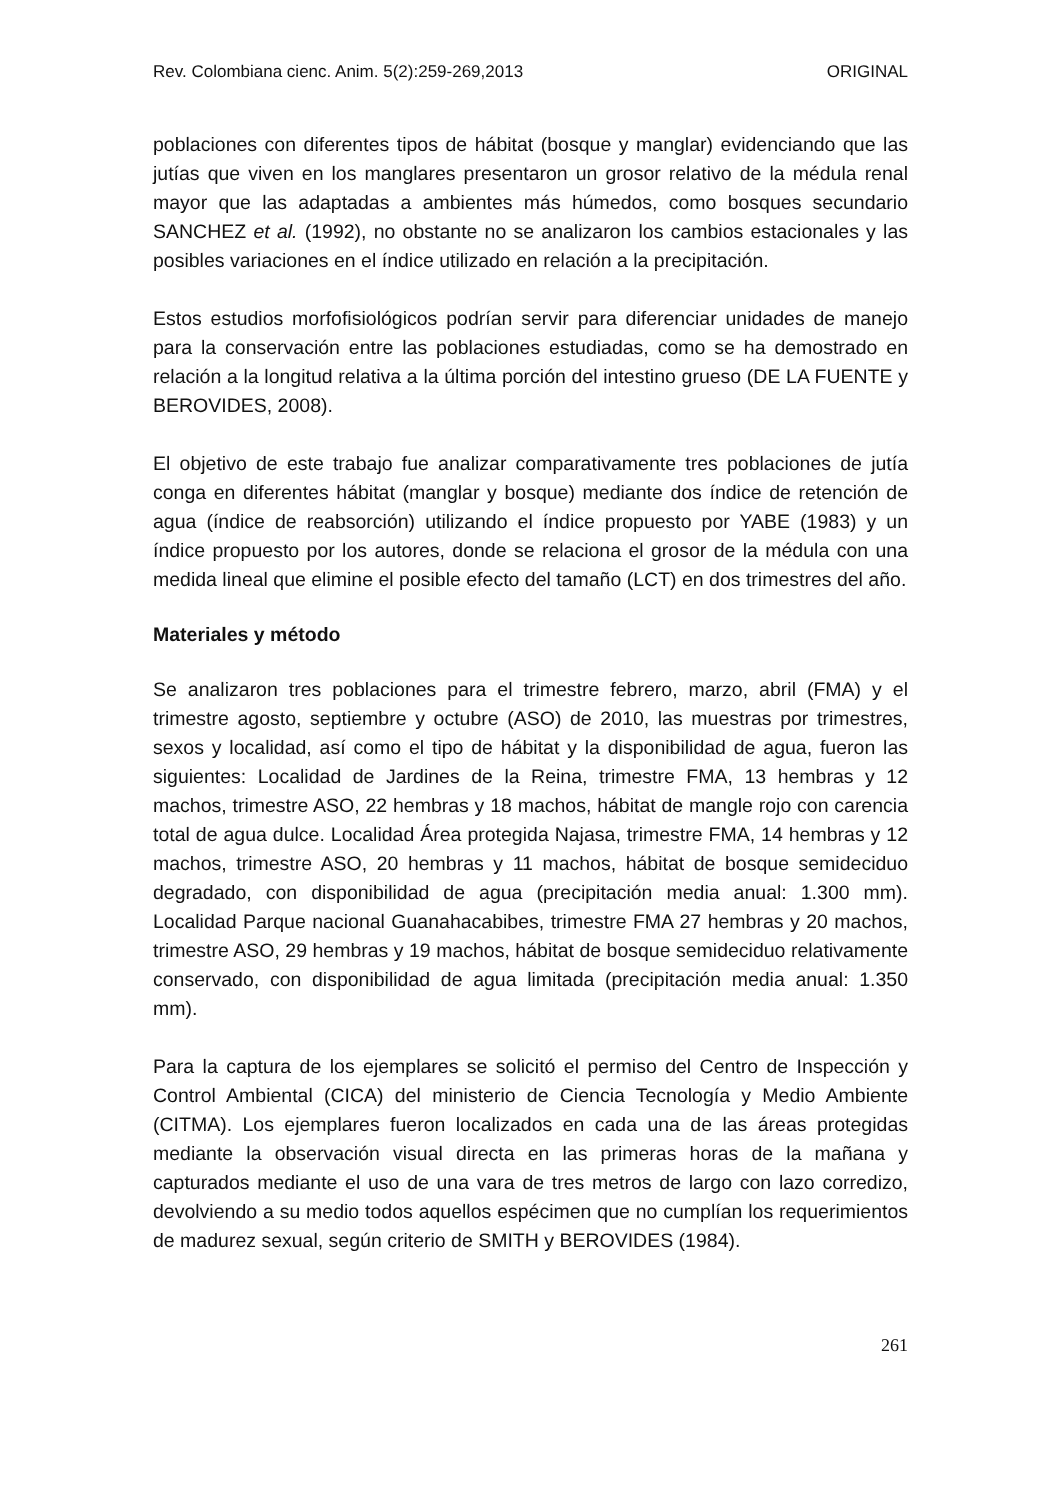Rev. Colombiana cienc. Anim. 5(2):259-269,2013 ORIGINAL
poblaciones con diferentes tipos de hábitat (bosque y manglar) evidenciando que las jutías que viven en los manglares presentaron un grosor relativo de la médula renal mayor que las adaptadas a ambientes más húmedos, como bosques secundario SANCHEZ et al. (1992), no obstante no se analizaron los cambios estacionales y las posibles variaciones en el índice utilizado en relación a la precipitación.
Estos estudios morfofisiológicos podrían servir para diferenciar unidades de manejo para la conservación entre las poblaciones estudiadas, como se ha demostrado en relación a la longitud relativa a la última porción del intestino grueso (DE LA FUENTE y BEROVIDES, 2008).
El objetivo de este trabajo fue analizar comparativamente tres poblaciones de jutía conga en diferentes hábitat (manglar y bosque) mediante dos índice de retención de agua (índice de reabsorción) utilizando el índice propuesto por YABE (1983) y un índice propuesto por los autores, donde se relaciona el grosor de la médula con una medida lineal que elimine el posible efecto del tamaño (LCT) en dos trimestres del año.
Materiales y método
Se analizaron tres poblaciones para el trimestre febrero, marzo, abril (FMA) y el trimestre agosto, septiembre y octubre (ASO) de 2010, las muestras por trimestres, sexos y localidad, así como el tipo de hábitat y la disponibilidad de agua, fueron las siguientes: Localidad de Jardines de la Reina, trimestre FMA, 13 hembras y 12 machos, trimestre ASO, 22 hembras y 18 machos, hábitat de mangle rojo con carencia total de agua dulce. Localidad Área protegida Najasa, trimestre FMA, 14 hembras y 12 machos, trimestre ASO, 20 hembras y 11 machos, hábitat de bosque semideciduo degradado, con disponibilidad de agua (precipitación media anual: 1.300 mm). Localidad Parque nacional Guanahacabibes, trimestre FMA 27 hembras y 20 machos, trimestre ASO, 29 hembras y 19 machos, hábitat de bosque semideciduo relativamente conservado, con disponibilidad de agua limitada (precipitación media anual: 1.350 mm).
Para la captura de los ejemplares se solicitó el permiso del Centro de Inspección y Control Ambiental (CICA) del ministerio de Ciencia Tecnología y Medio Ambiente (CITMA). Los ejemplares fueron localizados en cada una de las áreas protegidas mediante la observación visual directa en las primeras horas de la mañana y capturados mediante el uso de una vara de tres metros de largo con lazo corredizo, devolviendo a su medio todos aquellos espécimen que no cumplían los requerimientos de madurez sexual, según criterio de SMITH y BEROVIDES (1984).
261